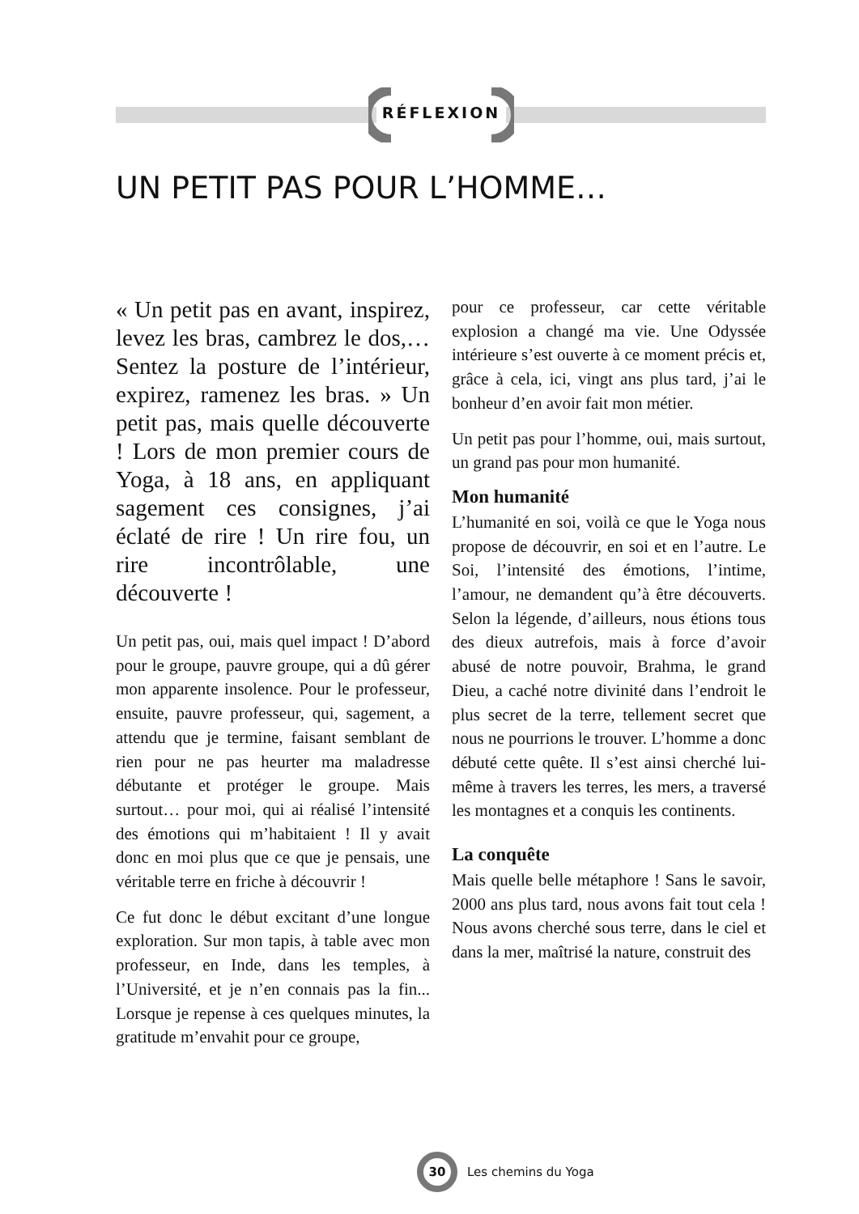RÉFLEXION
UN PETIT PAS POUR L’HOMME…
« Un petit pas en avant, inspirez, levez les bras, cambrez le dos,… Sentez la posture de l’intérieur, expirez, ramenez les bras. » Un petit pas, mais quelle découverte ! Lors de mon premier cours de Yoga, à 18 ans, en appliquant sagement ces consignes, j’ai éclaté de rire ! Un rire fou, un rire incontrôlable, une découverte !
Un petit pas, oui, mais quel impact ! D’abord pour le groupe, pauvre groupe, qui a dû gérer mon apparente insolence. Pour le professeur, ensuite, pauvre professeur, qui, sagement, a attendu que je termine, faisant semblant de rien pour ne pas heurter ma maladresse débutante et protéger le groupe. Mais surtout… pour moi, qui ai réalisé l’intensité des émotions qui m’habitaient ! Il y avait donc en moi plus que ce que je pensais, une véritable terre en friche à découvrir !
Ce fut donc le début excitant d’une longue exploration. Sur mon tapis, à table avec mon professeur, en Inde, dans les temples, à l’Université, et je n’en connais pas la fin... Lorsque je repense à ces quelques minutes, la gratitude m’envahit pour ce groupe,
pour ce professeur, car cette véritable explosion a changé ma vie. Une Odyssée intérieure s’est ouverte à ce moment précis et, grâce à cela, ici, vingt ans plus tard, j’ai le bonheur d’en avoir fait mon métier.
Un petit pas pour l’homme, oui, mais surtout, un grand pas pour mon humanité.
Mon humanité
L’humanité en soi, voilà ce que le Yoga nous propose de découvrir, en soi et en l’autre. Le Soi, l’intensité des émotions, l’intime, l’amour, ne demandent qu’à être découverts. Selon la légende, d’ailleurs, nous étions tous des dieux autrefois, mais à force d’avoir abusé de notre pouvoir, Brahma, le grand Dieu, a caché notre divinité dans l’endroit le plus secret de la terre, tellement secret que nous ne pourrions le trouver. L’homme a donc débuté cette quête. Il s’est ainsi cherché lui-même à travers les terres, les mers, a traversé les montagnes et a conquis les continents.
La conquête
Mais quelle belle métaphore ! Sans le savoir, 2000 ans plus tard, nous avons fait tout cela ! Nous avons cherché sous terre, dans le ciel et dans la mer, maîtrisé la nature, construit des
30
Les chemins du Yoga